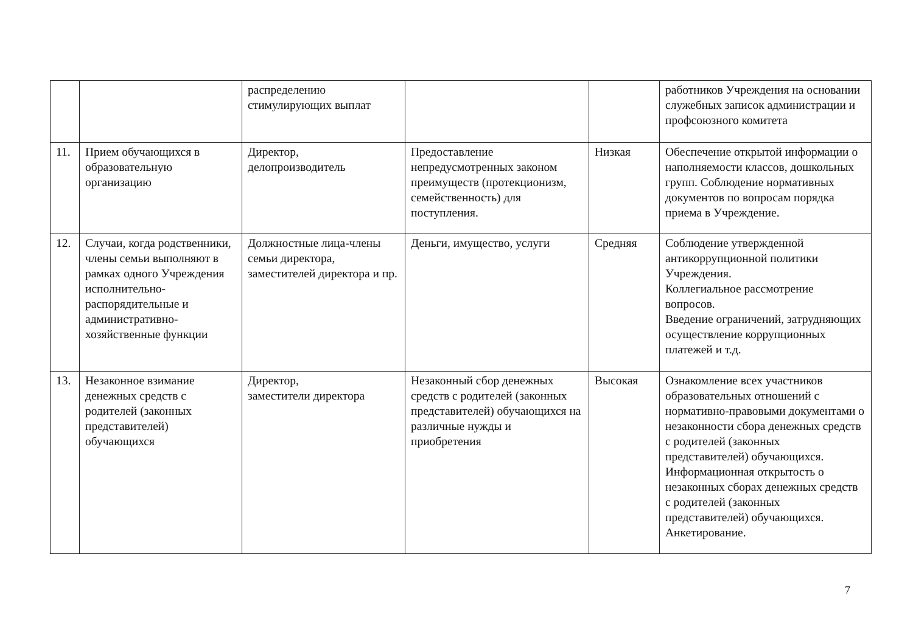| | | распределению стимулирующих выплат | | | работников Учреждения на основании служебных записок администрации и профсоюзного комитета |
| 11. | Прием обучающихся в образовательную организацию | Директор, делопроизводитель | Предоставление непредусмотренных законом преимуществ (протекционизм, семейственность) для поступления. | Низкая | Обеспечение открытой информации о наполняемости классов, дошкольных групп. Соблюдение нормативных документов по вопросам порядка приема в Учреждение. |
| 12. | Случаи, когда родственники, члены семьи выполняют в рамках одного Учреждения исполнительно-распорядительные и административно-хозяйственные функции | Должностные лица-члены семьи директора, заместителей директора и пр. | Деньги, имущество, услуги | Средняя | Соблюдение утвержденной антикоррупционной политики Учреждения. Коллегиальное рассмотрение вопросов. Введение ограничений, затрудняющих осуществление коррупционных платежей и т.д. |
| 13. | Незаконное взимание денежных средств с родителей (законных представителей) обучающихся | Директор, заместители директора | Незаконный сбор денежных средств с родителей (законных представителей) обучающихся на различные нужды и приобретения | Высокая | Ознакомление всех участников образовательных отношений с нормативно-правовыми документами о незаконности сбора денежных средств с родителей (законных представителей) обучающихся. Информационная открытость о незаконных сборах денежных средств с родителей (законных представителей) обучающихся. Анкетирование. |
7